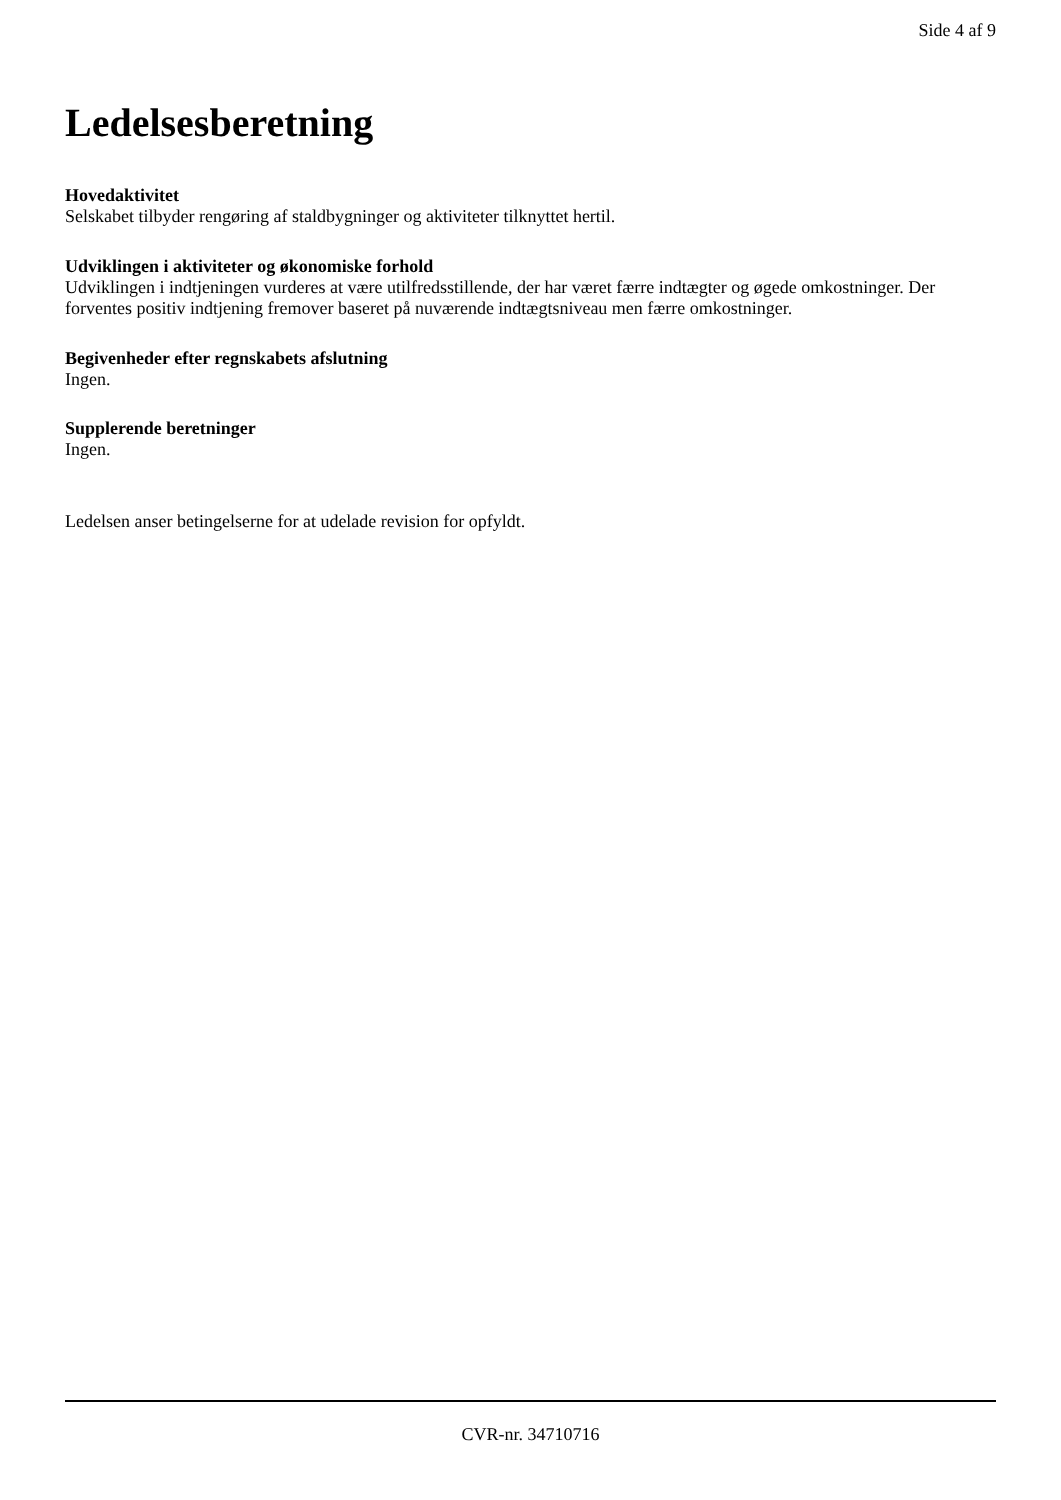Side 4 af 9
Ledelsesberetning
Hovedaktivitet
Selskabet tilbyder rengøring af staldbygninger og aktiviteter tilknyttet hertil.
Udviklingen i aktiviteter og økonomiske forhold
Udviklingen i indtjeningen vurderes at være utilfredsstillende, der har været færre indtægter og øgede omkostninger. Der forventes positiv indtjening fremover baseret på nuværende indtægtsniveau men færre omkostninger.
Begivenheder efter regnskabets afslutning
Ingen.
Supplerende beretninger
Ingen.
Ledelsen anser betingelserne for at udelade revision for opfyldt.
CVR-nr. 34710716